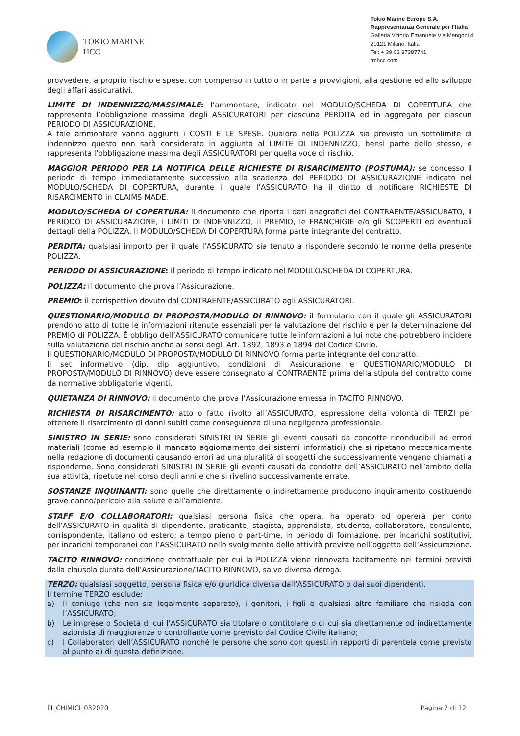TOKIO MARINE
HCC
Tokio Marine Europe S.A.
Rappresentanza Generale per l’Italia
Galleria Vittorio Emanuele Via Mengoni 4
20121 Milano, Italia
Tel: + 39 02 87387741
tmhcc.com
provvedere, a proprio rischio e spese, con compenso in tutto o in parte a provvigioni, alla gestione ed allo sviluppo degli affari assicurativi.
LIMITE DI INDENNIZZO/MASSIMALE: l’ammontare, indicato nel MODULO/SCHEDA DI COPERTURA che rappresenta l’obbligazione massima degli ASSICURATORI per ciascuna PERDITA ed in aggregato per ciascun PERIODO DI ASSICURAZIONE.
A tale ammontare vanno aggiunti i COSTI E LE SPESE. Qualora nella POLIZZA sia previsto un sottolimite di indennizzo questo non sarà considerato in aggiunta al LIMITE DI INDENNIZZO, bensì parte dello stesso, e rappresenta l’obbligazione massima degli ASSICURATORI per quella voce di rischio.
MAGGIOR PERIODO PER LA NOTIFICA DELLE RICHIESTE DI RISARCIMENTO (POSTUMA): se concesso il periodo di tempo immediatamente successivo alla scadenza del PERIODO DI ASSICURAZIONE indicato nel MODULO/SCHEDA DI COPERTURA, durante il quale l’ASSICURATO ha il diritto di notificare RICHIESTE DI RISARCIMENTO in CLAIMS MADE.
MODULO/SCHEDA DI COPERTURA: il documento che riporta i dati anagrafici del CONTRAENTE/ASSICURATO, il PERIODO DI ASSICURAZIONE, i LIMITI DI INDENNIZZO, il PREMIO, le FRANCHIGIE e/o gli SCOPERTI ed eventuali dettagli della POLIZZA. Il MODULO/SCHEDA DI COPERTURA forma parte integrante del contratto.
PERDITA: qualsiasi importo per il quale l’ASSICURATO sia tenuto a rispondere secondo le norme della presente POLIZZA.
PERIODO DI ASSICURAZIONE: il periodo di tempo indicato nel MODULO/SCHEDA DI COPERTURA.
POLIZZA: il documento che prova l’Assicurazione.
PREMIO: il corrispettivo dovuto dal CONTRAENTE/ASSICURATO agli ASSICURATORI.
QUESTIONARIO/MODULO DI PROPOSTA/MODULO DI RINNOVO: il formulario con il quale gli ASSICURATORI prendono atto di tutte le informazioni ritenute essenziali per la valutazione del rischio e per la determinazione del PREMIO di POLIZZA. È obbligo dell’ASSICURATO comunicare tutte le informazioni a lui note che potrebbero incidere sulla valutazione del rischio anche ai sensi degli Art. 1892, 1893 e 1894 del Codice Civile.
Il QUESTIONARIO/MODULO DI PROPOSTA/MODULO DI RINNOVO forma parte integrante del contratto.
Il set informativo (dip, dip aggiuntivo, condizioni di Assicurazione e QUESTIONARIO/MODULO DI PROPOSTA/MODULO DI RINNOVO) deve essere consegnato al CONTRAENTE prima della stipula del contratto come da normative obbligatorie vigenti.
QUIETANZA DI RINNOVO: il documento che prova l’Assicurazione emessa in TACITO RINNOVO.
RICHIESTA DI RISARCIMENTO: atto o fatto rivolto all’ASSICURATO, espressione della volontà di TERZI per ottenere il risarcimento di danni subiti come conseguenza di una negligenza professionale.
SINISTRO IN SERIE: sono considerati SINISTRI IN SERIE gli eventi causati da condotte riconducibili ad errori materiali (come ad esempio il mancato aggiornamento dei sistemi informatici) che si ripetano meccanicamente nella redazione di documenti causando errori ad una pluralità di soggetti che successivamente vengano chiamati a risponderne. Sono considerati SINISTRI IN SERIE gli eventi causati da condotte dell’ASSICURATO nell’ambito della sua attività, ripetute nel corso degli anni e che si rivelino successivamente errate.
SOSTANZE INQUINANTI: sono quelle che direttamente o indirettamente producono inquinamento costituendo grave danno/pericolo alla salute e all’ambiente.
STAFF E/O COLLABORATORI: qualsiasi persona fisica che opera, ha operato od opererà per conto dell’ASSICURATO in qualità di dipendente, praticante, stagista, apprendista, studente, collaboratore, consulente, corrispondente, italiano od estero; a tempo pieno o part-time, in periodo di formazione, per incarichi sostitutivi, per incarichi temporanei con l’ASSICURATO nello svolgimento delle attività previste nell’oggetto dell’Assicurazione.
TACITO RINNOVO: condizione contrattuale per cui la POLIZZA viene rinnovata tacitamente nei termini previsti dalla clausola durata dell’Assicurazione/TACITO RINNOVO, salvo diversa deroga.
TERZO: qualsiasi soggetto, persona fisica e/o giuridica diversa dall’ASSICURATO o dai suoi dipendenti.
Il termine TERZO esclude:
a) Il coniuge (che non sia legalmente separato), i genitori, i figli e qualsiasi altro familiare che risieda con l’ASSICURATO;
b) Le imprese o Società di cui l’ASSICURATO sia titolare o contitolare o di cui sia direttamente od indirettamente azionista di maggioranza o controllante come previsto dal Codice Civile italiano;
c) I Collaboratori dell’ASSICURATO nonché le persone che sono con questi in rapporti di parentela come previsto al punto a) di questa definizione.
PI_CHIMICI_032020 Pagina 2 di 12